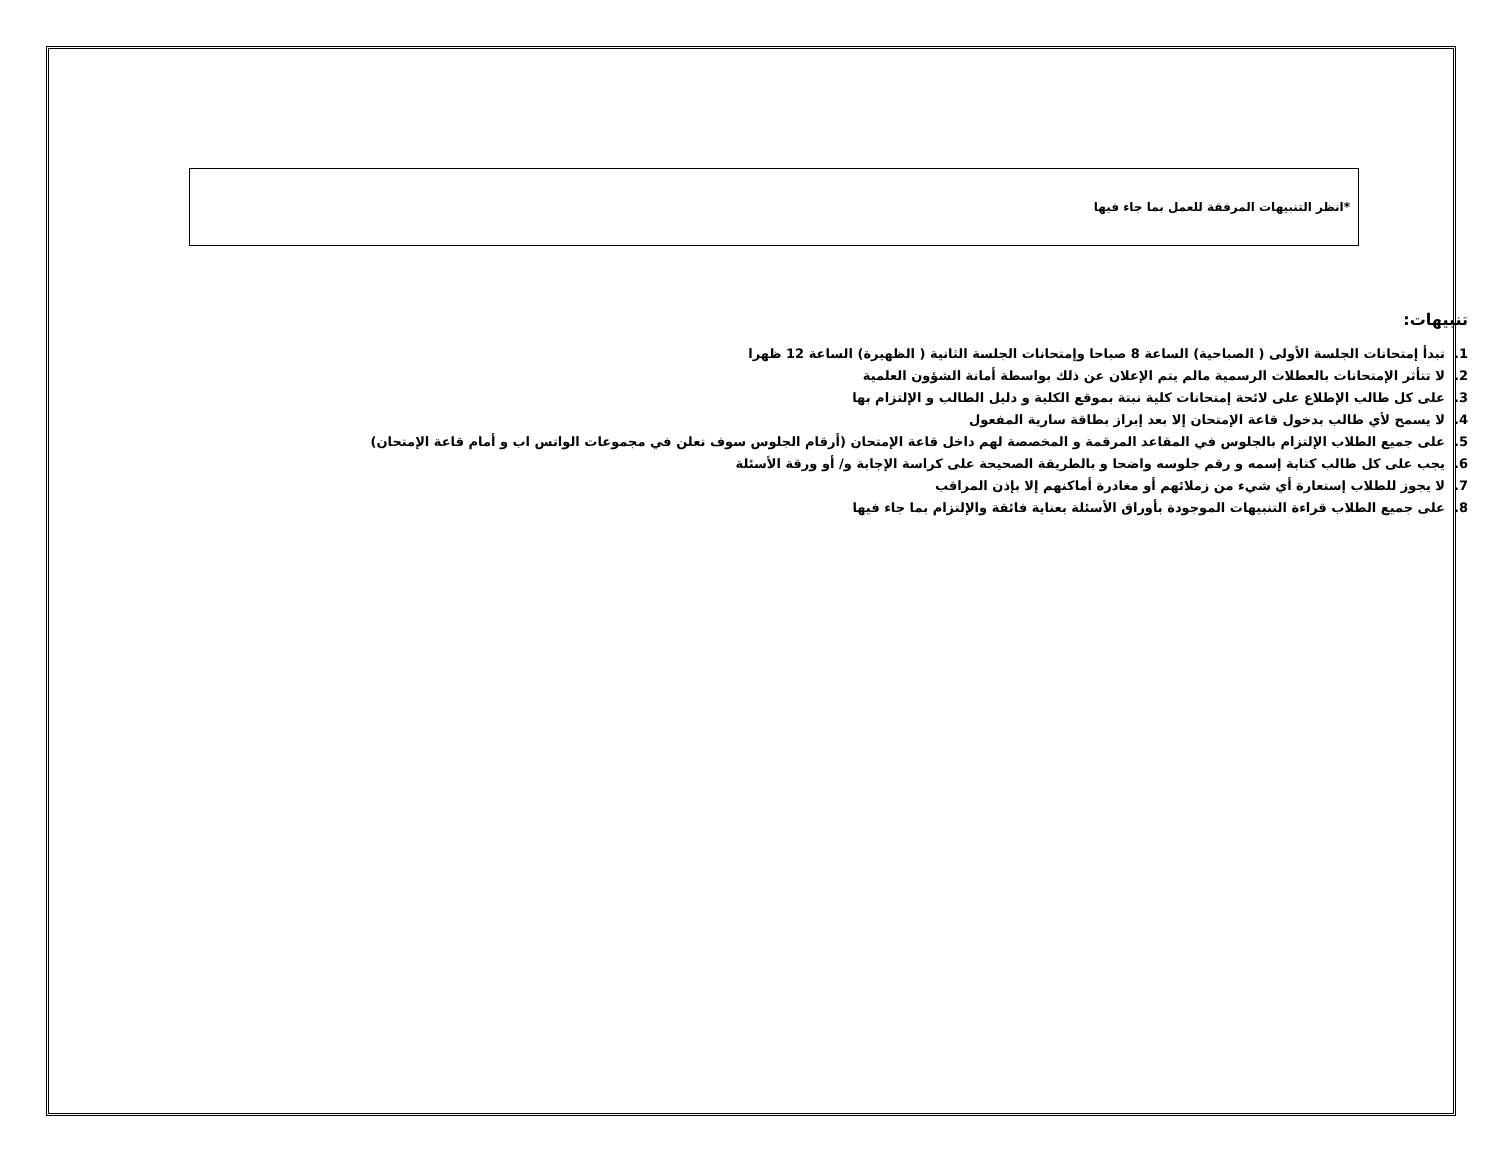*انظر التنبيهات المرفقة للعمل بما جاء فيها
تنبيهات:
1. تبدأ إمتحانات الجلسة الأولى ( الصباحية) الساعة 8 صباحا وإمتحانات الجلسة الثانية ( الظهيرة) الساعة 12 ظهرا
2. لا تتأثر الإمتحانات بالعطلات الرسمية مالم يتم الإعلان عن ذلك بواسطة أمانة الشؤون العلمية
3. على كل طالب الإطلاع على لائحة إمتحانات كلية نبتة بموقع الكلية و دليل الطالب و الإلتزام بها
4. لا يسمح لأي طالب بدخول قاعة الإمتحان إلا بعد إبراز بطاقة سارية المفعول
5. على جميع الطلاب الإلتزام بالجلوس في المقاعد المرقمة و المخصصة لهم داخل قاعة الإمتحان (أرقام الجلوس سوف تعلن في مجموعات الواتس اب و أمام قاعة الإمتحان)
6. يجب على كل طالب كتابة إسمه و رقم جلوسه واضحا و بالطريقة الصحيحة على كراسة الإجابة و/ أو ورقة الأسئلة
7. لا يجوز للطلاب إستعارة أي شيء من زملائهم أو مغادرة أماكنهم إلا بإذن المراقب
8. على جميع الطلاب قراءة التنبيهات الموجودة بأوراق الأسئلة بعناية فائقة والإلتزام بما جاء فيها